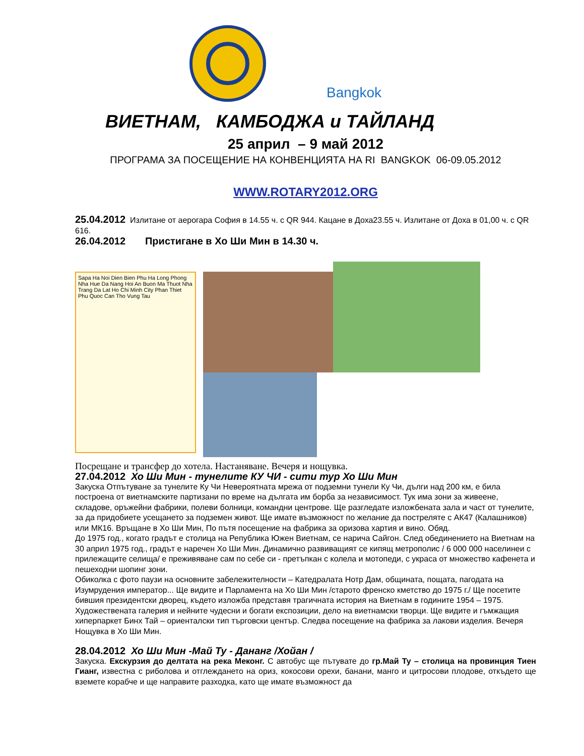Bangkok
ВИЕТНАМ, КАМБОДЖА и ТАЙЛАНД
25 април – 9 май 2012
ПРОГРАМА ЗА ПОСЕЩЕНИЕ НА КОНВЕНЦИЯТА НА RI BANGKOK 06-09.05.2012
WWW.ROTARY2012.ORG
25.04.2012 Излитане от аерогара София в 14.55 ч. с QR 944. Кацане в Доха23.55 ч. Излитане от Доха в 01,00 ч. с QR 616.
26.04.2012 Пристигане в Хо Ши Мин в 14.30 ч.
Sapa Ha Noi Dien Bien Phu Ha Long Phong Nha Hue Da Nang Hoi An Buon Ma Thuot Nha Trang Da Lat Ho Chi Minh City Phan Thiet Phu Quoc Can Tho Vung Tau
Посрещане и трансфер до хотела. Настаняване. Вечеря и нощувка.
27.04.2012 Хо Ши Мин - тунелите КУ ЧИ - сити тур Хо Ши Мин
Закуска Отпътуване за тунелите Ку Чи Невероятната мрежа от подземни тунели Ку Чи, дълги над 200 км, е била построена от виетнамските партизани по време на дългата им борба за независимост. Тук има зони за живеене, складове, оръжейни фабрики, полеви болници, командни центрове. Ще разгледате изложбената зала и част от тунелите, за да придобиете усещането за подземен живот. Ще имате възможност по желание да постреляте с АК47 (Калашников) или МК16. Връщане в Хо Ши Мин, По пътя посещение на фабрика за оризова хартия и вино. Обяд.
До 1975 год., когато градът е столица на Република Южен Виетнам, се нарича Сайгон. След обединението на Виетнам на 30 април 1975 год., градът е наречен Хо Ши Мин. Динамично развиващият се кипящ метрополис / 6 000 000 населинеи с прилежащите селища/ е преживяване сам по себе си - претъпкан с колела и мотопеди, с украса от множество кафенета и пешеходни шопинг зони.
Обиколка с фото паузи на основните забележителности – Катедралата Нотр Дам, общината, пощата, пагодата на Изумрудения император... Ще видите и Парламента на Хо Ши Мин /старото френско кметство до 1975 г./ Ще посетите бившия президентски дворец, където изложба представя трагичната история на Виетнам в годините 1954 – 1975. Художествената галерия и нейните чудесни и богати експозиции, дело на виетнамски творци. Ще видите и гъмжащия хиперпаркет Бинх Тай – ориенталски тип търговски център. Следва посещение на фабрика за лакови изделия. Вечеря Нощувка в Хо Ши Мин.
28.04.2012 Хо Ши Мин -Май Ту - Дананг /Хойан /
Закуска. Екскурзия до делтата на река Меконг. С автобус ще пътувате до гр.Май Ту – столица на провинция Тиен Гианг, известна с риболова и отглеждането на ориз, кокосови орехи, банани, манго и цитросови плодове, откъдето ще вземете корабче и ще направите разходка, като ще имате възможност да